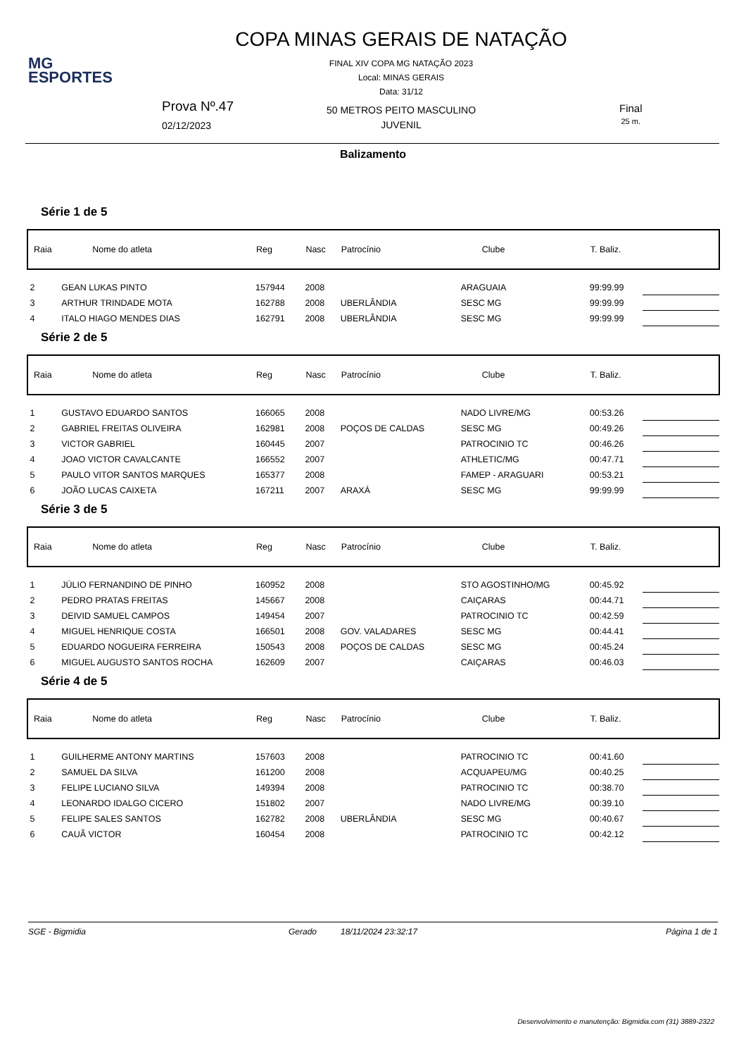MG
ESPORTES
COPA MINAS GERAIS DE NATAÇÃO
FINAL XIV COPA MG NATAÇÃO 2023
Local: MINAS GERAIS
Data: 31/12
Prova Nº.47
02/12/2023
50 METROS PEITO MASCULINO
JUVENIL
Final
25 m.
Balizamento
Série 1 de 5
| Raia | Nome do atleta | Reg | Nasc | Patrocínio | Clube | T. Baliz. | |
| --- | --- | --- | --- | --- | --- | --- | --- |
| 2 | GEAN LUKAS PINTO | 157944 | 2008 | | ARAGUAIA | 99:99.99 | |
| 3 | ARTHUR TRINDADE MOTA | 162788 | 2008 | UBERLÂNDIA | SESC MG | 99:99.99 | |
| 4 | ITALO HIAGO MENDES DIAS | 162791 | 2008 | UBERLÂNDIA | SESC MG | 99:99.99 | |
Série 2 de 5
| Raia | Nome do atleta | Reg | Nasc | Patrocínio | Clube | T. Baliz. | |
| --- | --- | --- | --- | --- | --- | --- | --- |
| 1 | GUSTAVO EDUARDO SANTOS | 166065 | 2008 | | NADO LIVRE/MG | 00:53.26 | |
| 2 | GABRIEL FREITAS OLIVEIRA | 162981 | 2008 | POÇOS DE CALDAS | SESC MG | 00:49.26 | |
| 3 | VICTOR GABRIEL | 160445 | 2007 | | PATROCINIO TC | 00:46.26 | |
| 4 | JOAO VICTOR CAVALCANTE | 166552 | 2007 | | ATHLETIC/MG | 00:47.71 | |
| 5 | PAULO VITOR SANTOS MARQUES | 165377 | 2008 | | FAMEP - ARAGUARI | 00:53.21 | |
| 6 | JOÃO LUCAS CAIXETA | 167211 | 2007 | ARAXÁ | SESC MG | 99:99.99 | |
Série 3 de 5
| Raia | Nome do atleta | Reg | Nasc | Patrocínio | Clube | T. Baliz. | |
| --- | --- | --- | --- | --- | --- | --- | --- |
| 1 | JÚLIO FERNANDINO DE PINHO | 160952 | 2008 | | STO AGOSTINHO/MG | 00:45.92 | |
| 2 | PEDRO PRATAS FREITAS | 145667 | 2008 | | CAIÇARAS | 00:44.71 | |
| 3 | DEIVID SAMUEL CAMPOS | 149454 | 2007 | | PATROCINIO TC | 00:42.59 | |
| 4 | MIGUEL HENRIQUE COSTA | 166501 | 2008 | GOV. VALADARES | SESC MG | 00:44.41 | |
| 5 | EDUARDO NOGUEIRA FERREIRA | 150543 | 2008 | POÇOS DE CALDAS | SESC MG | 00:45.24 | |
| 6 | MIGUEL AUGUSTO SANTOS ROCHA | 162609 | 2007 | | CAIÇARAS | 00:46.03 | |
Série 4 de 5
| Raia | Nome do atleta | Reg | Nasc | Patrocínio | Clube | T. Baliz. | |
| --- | --- | --- | --- | --- | --- | --- | --- |
| 1 | GUILHERME ANTONY MARTINS | 157603 | 2008 | | PATROCINIO TC | 00:41.60 | |
| 2 | SAMUEL DA SILVA | 161200 | 2008 | | ACQUAPEU/MG | 00:40.25 | |
| 3 | FELIPE LUCIANO SILVA | 149394 | 2008 | | PATROCINIO TC | 00:38.70 | |
| 4 | LEONARDO IDALGO CICERO | 151802 | 2007 | | NADO LIVRE/MG | 00:39.10 | |
| 5 | FELIPE SALES SANTOS | 162782 | 2008 | UBERLÂNDIA | SESC MG | 00:40.67 | |
| 6 | CAUÃ VICTOR | 160454 | 2008 | | PATROCINIO TC | 00:42.12 | |
SGE - Bigmidia Gerado 18/11/2024 23:32:17 Página 1 de 1
Desenvolvimento e manutenção: Bigmidia.com (31) 3889-2322